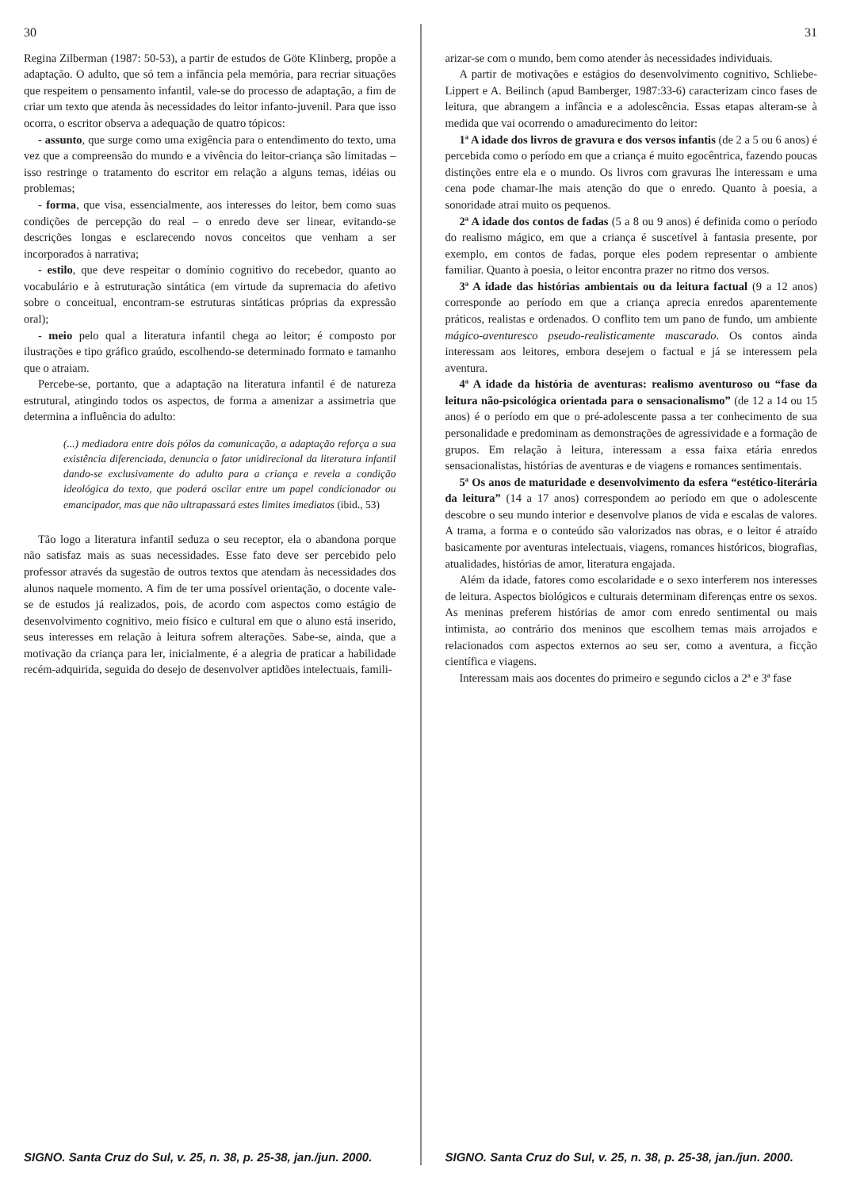30
Regina Zilberman (1987: 50-53), a partir de estudos de Göte Klinberg, propõe a adaptação. O adulto, que só tem a infância pela memória, para recriar situações que respeitem o pensamento infantil, vale-se do processo de adaptação, a fim de criar um texto que atenda às necessidades do leitor infanto-juvenil. Para que isso ocorra, o escritor observa a adequação de quatro tópicos:
- assunto, que surge como uma exigência para o entendimento do texto, uma vez que a compreensão do mundo e a vivência do leitor-criança são limitadas – isso restringe o tratamento do escritor em relação a alguns temas, idéias ou problemas;
- forma, que visa, essencialmente, aos interesses do leitor, bem como suas condições de percepção do real – o enredo deve ser linear, evitando-se descrições longas e esclarecendo novos conceitos que venham a ser incorporados à narrativa;
- estilo, que deve respeitar o domínio cognitivo do recebedor, quanto ao vocabulário e à estruturação sintática (em virtude da supremacia do afetivo sobre o conceitual, encontram-se estruturas sintáticas próprias da expressão oral);
- meio pelo qual a literatura infantil chega ao leitor; é composto por ilustrações e tipo gráfico graúdo, escolhendo-se determinado formato e tamanho que o atraiam.
Percebe-se, portanto, que a adaptação na literatura infantil é de natureza estrutural, atingindo todos os aspectos, de forma a amenizar a assimetria que determina a influência do adulto:
(...) mediadora entre dois pólos da comunicação, a adaptação reforça a sua existência diferenciada, denuncia o fator unidirecional da literatura infantil dando-se exclusivamente do adulto para a criança e revela a condição ideológica do texto, que poderá oscilar entre um papel condicionador ou emancipador, mas que não ultrapassará estes limites imediatos (ibid., 53)
Tão logo a literatura infantil seduza o seu receptor, ela o abandona porque não satisfaz mais as suas necessidades. Esse fato deve ser percebido pelo professor através da sugestão de outros textos que atendam às necessidades dos alunos naquele momento. A fim de ter uma possível orientação, o docente vale-se de estudos já realizados, pois, de acordo com aspectos como estágio de desenvolvimento cognitivo, meio físico e cultural em que o aluno está inserido, seus interesses em relação à leitura sofrem alterações. Sabe-se, ainda, que a motivação da criança para ler, inicialmente, é a alegria de praticar a habilidade recém-adquirida, seguida do desejo de desenvolver aptidões intelectuais, famili-
SIGNO. Santa Cruz do Sul, v. 25, n. 38, p. 25-38, jan./jun. 2000.
31
arizar-se com o mundo, bem como atender às necessidades individuais.
A partir de motivações e estágios do desenvolvimento cognitivo, Schliebe-Lippert e A. Beilinch (apud Bamberger, 1987:33-6) caracterizam cinco fases de leitura, que abrangem a infância e a adolescência. Essas etapas alteram-se à medida que vai ocorrendo o amadurecimento do leitor:
1ª A idade dos livros de gravura e dos versos infantis (de 2 a 5 ou 6 anos) é percebida como o período em que a criança é muito egocêntrica, fazendo poucas distinções entre ela e o mundo. Os livros com gravuras lhe interessam e uma cena pode chamar-lhe mais atenção do que o enredo. Quanto à poesia, a sonoridade atrai muito os pequenos.
2ª A idade dos contos de fadas (5 a 8 ou 9 anos) é definida como o período do realismo mágico, em que a criança é suscetível à fantasia presente, por exemplo, em contos de fadas, porque eles podem representar o ambiente familiar. Quanto à poesia, o leitor encontra prazer no ritmo dos versos.
3ª A idade das histórias ambientais ou da leitura factual (9 a 12 anos) corresponde ao período em que a criança aprecia enredos aparentemente práticos, realistas e ordenados. O conflito tem um pano de fundo, um ambiente mágico-aventuresco pseudo-realisticamente mascarado. Os contos ainda interessam aos leitores, embora desejem o factual e já se interessem pela aventura.
4ª A idade da história de aventuras: realismo aventuroso ou “fase da leitura não-psicológica orientada para o sensacionalismo” (de 12 a 14 ou 15 anos) é o período em que o pré-adolescente passa a ter conhecimento de sua personalidade e predominam as demonstrações de agressividade e a formação de grupos. Em relação à leitura, interessam a essa faixa etária enredos sensacionalistas, histórias de aventuras e de viagens e romances sentimentais.
5ª Os anos de maturidade e desenvolvimento da esfera “estético-literária da leitura” (14 a 17 anos) correspondem ao período em que o adolescente descobre o seu mundo interior e desenvolve planos de vida e escalas de valores. A trama, a forma e o conteúdo são valorizados nas obras, e o leitor é atraído basicamente por aventuras intelectuais, viagens, romances históricos, biografias, atualidades, histórias de amor, literatura engajada.
Além da idade, fatores como escolaridade e o sexo interferem nos interesses de leitura. Aspectos biológicos e culturais determinam diferenças entre os sexos. As meninas preferem histórias de amor com enredo sentimental ou mais intimista, ao contrário dos meninos que escolhem temas mais arrojados e relacionados com aspectos externos ao seu ser, como a aventura, a ficção científica e viagens.
Interessam mais aos docentes do primeiro e segundo ciclos a 2ª e 3ª fase
SIGNO. Santa Cruz do Sul, v. 25, n. 38, p. 25-38, jan./jun. 2000.